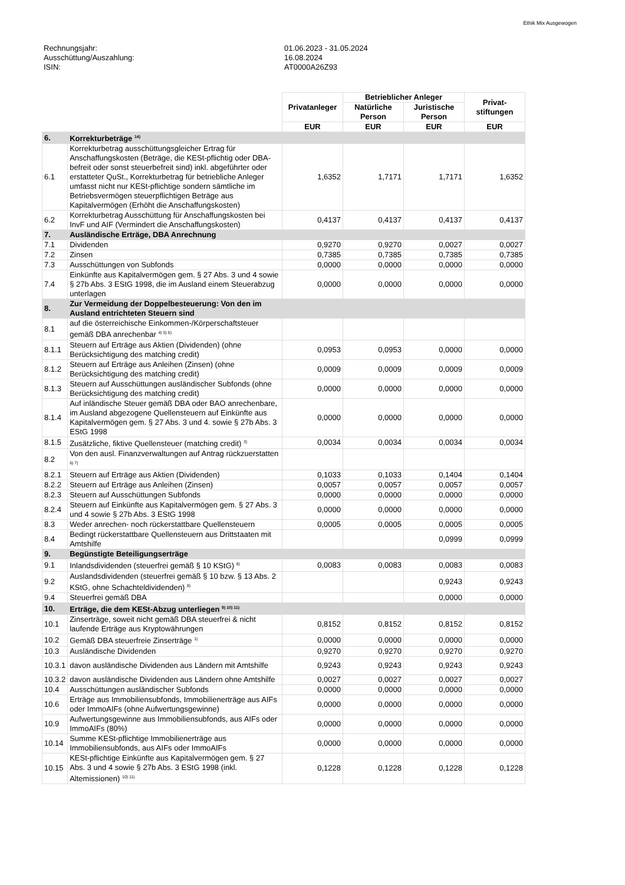Ethik Mix Ausgewogen
Rechnungsjahr: 01.06.2023 - 31.05.2024
Ausschüttung/Auszahlung: 16.08.2024
ISIN: AT0000A26Z93
| | | Privatanleger | Betrieblicher Anleger | | Privat- stiftungen |
| --- | --- | --- | --- | --- | --- |
| | | | Natürliche Person | Juristische Person | |
| | | EUR | EUR | EUR | EUR |
| 6. | Korrekturbeträge <sup>14)</sup> | | | | |
| 6.1 | Korrekturbetrag ausschüttungsgleicher Ertrag für Anschaffungskosten (Beträge, die KESt-pflichtig oder DBA-befreit oder sonst steuerbefreit sind) inkl. abgeführter oder erstatteter QuSt., Korrekturbetrag für betriebliche Anleger umfasst nicht nur KESt-pflichtige sondern sämtliche im Betriebsvermögen steuerpflichtigen Beträge aus Kapitalvermögen (Erhöht die Anschaffungskosten) | 1,6352 | 1,7171 | 1,7171 | 1,6352 |
| 6.2 | Korrekturbetrag Ausschüttung für Anschaffungskosten bei InvF und AIF (Vermindert die Anschaffungskosten) | 0,4137 | 0,4137 | 0,4137 | 0,4137 |
| 7. | Ausländische Erträge, DBA Anrechnung | | | | |
| 7.1 | Dividenden | 0,9270 | 0,9270 | 0,0027 | 0,0027 |
| 7.2 | Zinsen | 0,7385 | 0,7385 | 0,7385 | 0,7385 |
| 7.3 | Ausschüttungen von Subfonds | 0,0000 | 0,0000 | 0,0000 | 0,0000 |
| 7.4 | Einkünfte aus Kapitalvermögen gem. § 27 Abs. 3 und 4 sowie § 27b Abs. 3 EStG 1998, die im Ausland einem Steuerabzug unterlagen | 0,0000 | 0,0000 | 0,0000 | 0,0000 |
| 8. | Zur Vermeidung der Doppelbesteuerung: Von den im Ausland entrichteten Steuern sind | | | | |
| 8.1 | auf die österreichische Einkommen-/Körperschaftsteuer gemäß DBA anrechenbar <sup>4) 5) 6)</sup> | | | | |
| 8.1.1 | Steuern auf Erträge aus Aktien (Dividenden) (ohne Berücksichtigung des matching credit) | 0,0953 | 0,0953 | 0,0000 | 0,0000 |
| 8.1.2 | Steuern auf Erträge aus Anleihen (Zinsen) (ohne Berücksichtigung des matching credit) | 0,0009 | 0,0009 | 0,0009 | 0,0009 |
| 8.1.3 | Steuern auf Ausschüttungen ausländischer Subfonds (ohne Berücksichtigung des matching credit) | 0,0000 | 0,0000 | 0,0000 | 0,0000 |
| 8.1.4 | Auf inländische Steuer gemäß DBA oder BAO anrechenbare, im Ausland abgezogene Quellensteuern auf Einkünfte aus Kapitalvermögen gem. § 27 Abs. 3 und 4. sowie § 27b Abs. 3 EStG 1998 | 0,0000 | 0,0000 | 0,0000 | 0,0000 |
| 8.1.5 | Zusätzliche, fiktive Quellensteuer (matching credit) <sup>3)</sup> | 0,0034 | 0,0034 | 0,0034 | 0,0034 |
| 8.2 | Von den ausl. Finanzverwaltungen auf Antrag rückzuerstatten <sup>6) 7)</sup> | | | | |
| 8.2.1 | Steuern auf Erträge aus Aktien (Dividenden) | 0,1033 | 0,1033 | 0,1404 | 0,1404 |
| 8.2.2 | Steuern auf Erträge aus Anleihen (Zinsen) | 0,0057 | 0,0057 | 0,0057 | 0,0057 |
| 8.2.3 | Steuern auf Ausschüttungen Subfonds | 0,0000 | 0,0000 | 0,0000 | 0,0000 |
| 8.2.4 | Steuern auf Einkünfte aus Kapitalvermögen gem. § 27 Abs. 3 und 4 sowie § 27b Abs. 3 EStG 1998 | 0,0000 | 0,0000 | 0,0000 | 0,0000 |
| 8.3 | Weder anrechen- noch rückerstattbare Quellensteuern | 0,0005 | 0,0005 | 0,0005 | 0,0005 |
| 8.4 | Bedingt rückerstattbare Quellensteuern aus Drittstaaten mit Amtshilfe | | | 0,0999 | 0,0999 |
| 9. | Begünstigte Beteiligungserträge | | | | |
| 9.1 | Inlandsdividenden (steuerfrei gemäß § 10 KStG) <sup>8)</sup> | 0,0083 | 0,0083 | 0,0083 | 0,0083 |
| 9.2 | Auslandsdividenden (steuerfrei gemäß § 10 bzw. § 13 Abs. 2 KStG, ohne Schachteldividenden) <sup>8)</sup> | | | 0,9243 | 0,9243 |
| 9.4 | Steuerfrei gemäß DBA | | | 0,0000 | 0,0000 |
| 10. | Erträge, die dem KESt-Abzug unterliegen <sup>9) 10) 11)</sup> | | | | |
| 10.1 | Zinserträge, soweit nicht gemäß DBA steuerfrei & nicht laufende Erträge aus Kryptowährungen | 0,8152 | 0,8152 | 0,8152 | 0,8152 |
| 10.2 | Gemäß DBA steuerfreie Zinserträge <sup>1)</sup> | 0,0000 | 0,0000 | 0,0000 | 0,0000 |
| 10.3 | Ausländische Dividenden | 0,9270 | 0,9270 | 0,9270 | 0,9270 |
| 10.3.1 | davon ausländische Dividenden aus Ländern mit Amtshilfe | 0,9243 | 0,9243 | 0,9243 | 0,9243 |
| 10.3.2 | davon ausländische Dividenden aus Ländern ohne Amtshilfe | 0,0027 | 0,0027 | 0,0027 | 0,0027 |
| 10.4 | Ausschüttungen ausländischer Subfonds | 0,0000 | 0,0000 | 0,0000 | 0,0000 |
| 10.6 | Erträge aus Immobiliensubfonds, Immobilienerträge aus AIFs oder ImmoAIFs (ohne Aufwertungsgewinne) | 0,0000 | 0,0000 | 0,0000 | 0,0000 |
| 10.9 | Aufwertungsgewinne aus Immobiliensubfonds, aus AIFs oder ImmoAIFs (80%) | 0,0000 | 0,0000 | 0,0000 | 0,0000 |
| 10.14 | Summe KESt-pflichtige Immobilienerträge aus Immobiliensubfonds, aus AIFs oder ImmoAIFs | 0,0000 | 0,0000 | 0,0000 | 0,0000 |
| 10.15 | KESt-pflichtige Einkünfte aus Kapitalvermögen gem. § 27 Abs. 3 und 4 sowie § 27b Abs. 3 EStG 1998 (inkl. Altemissionen) <sup>10) 11)</sup> | 0,1228 | 0,1228 | 0,1228 | 0,1228 |